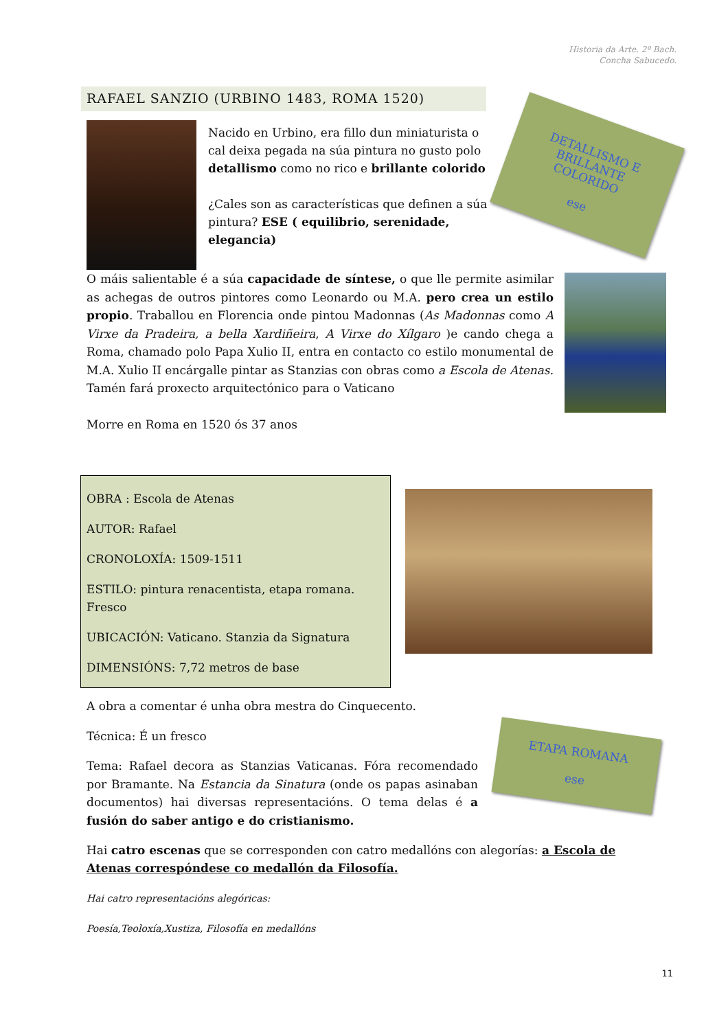Historia da Arte. 2º Bach.
Concha Sabucedo.
RAFAEL SANZIO (URBINO 1483, ROMA 1520)
Nacido en Urbino, era fillo dun miniaturista o cal deixa pegada na súa pintura no gusto polo detallismo como no rico e brillante colorido
¿Cales son as características que definen a súa pintura? ESE ( equilibrio, serenidade, elegancia)
DETALLISMO E
BRILLANTE
COLORIDO
ese
O máis salientable é a súa capacidade de síntese, o que lle permite asimilar as achegas de outros pintores como Leonardo ou M.A. pero crea un estilo propio. Traballou en Florencia onde pintou Madonnas (As Madonnas como A Virxe da Pradeira, a bella Xardiñeira, A Virxe do Xílgaro )e cando chega a Roma, chamado polo Papa Xulio II, entra en contacto co estilo monumental de M.A. Xulio II encárgalle pintar as Stanzias con obras como a Escola de Atenas. Tamén fará proxecto arquitectónico para o Vaticano
Morre en Roma en 1520 ós 37 anos
OBRA : Escola de Atenas
AUTOR: Rafael
CRONOLOXÍA: 1509-1511
ESTILO: pintura renacentista, etapa romana. Fresco
UBICACIÓN: Vaticano. Stanzia da Signatura
DIMENSIÓNS: 7,72 metros de base
A obra a comentar é unha obra mestra do Cinquecento.
Técnica: É un fresco
Tema: Rafael decora as Stanzias Vaticanas. Fóra recomendado por Bramante. Na Estancia da Sinatura (onde os papas asinaban documentos) hai diversas representacións. O tema delas é a fusión do saber antigo e do cristianismo.
ETAPA ROMANA
ese
Hai catro escenas que se corresponden con catro medallóns con alegorías: a Escola de Atenas correspóndese co medallón da Filosofía.
Hai catro representacións alegóricas:
Poesía,Teoloxía,Xustiza, Filosofía en medallóns
11